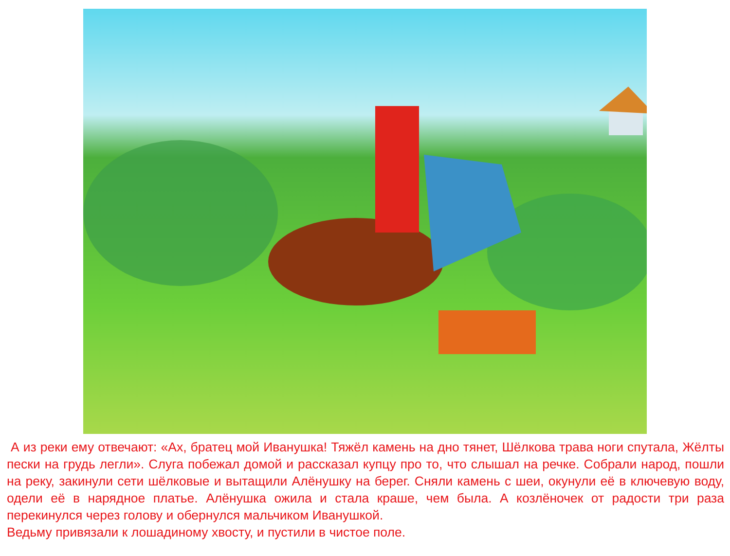А из реки ему отвечают: «Ах, братец мой Иванушка! Тяжёл камень на дно тянет, Шёлкова трава ноги спутала, Жёлты пески на грудь легли». Слуга побежал домой и рассказал купцу про то, что слышал на речке. Собрали народ, пошли на реку, закинули сети шёлковые и вытащили Алёнушку на берег. Сняли камень с шеи, окунули её в ключевую воду, одели её в нарядное платье. Алёнушка ожила и стала краше, чем была. А козлёночек от радости три раза перекинулся через голову и обернулся мальчиком Иванушкой.
Ведьму привязали к лошадиному хвосту, и пустили в чистое поле.